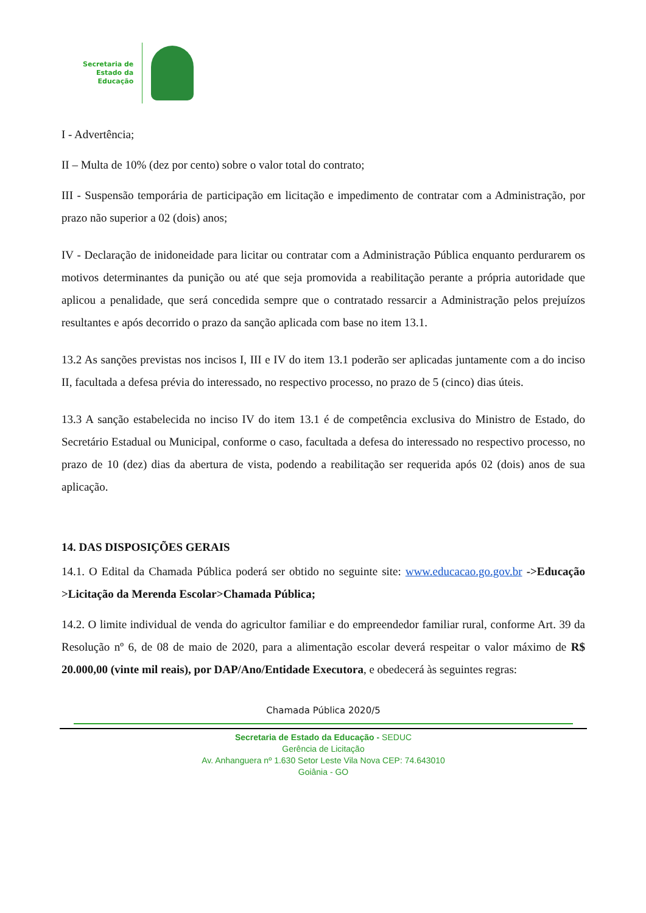Secretaria de
Estado da
Educação
I - Advertência;
II – Multa de 10% (dez por cento) sobre o valor total do contrato;
III - Suspensão temporária de participação em licitação e impedimento de contratar com a Administração, por prazo não superior a 02 (dois) anos;
IV - Declaração de inidoneidade para licitar ou contratar com a Administração Pública enquanto perdurarem os motivos determinantes da punição ou até que seja promovida a reabilitação perante a própria autoridade que aplicou a penalidade, que será concedida sempre que o contratado ressarcir a Administração pelos prejuízos resultantes e após decorrido o prazo da sanção aplicada com base no item 13.1.
13.2 As sanções previstas nos incisos I, III e IV do item 13.1 poderão ser aplicadas juntamente com a do inciso II, facultada a defesa prévia do interessado, no respectivo processo, no prazo de 5 (cinco) dias úteis.
13.3 A sanção estabelecida no inciso IV do item 13.1 é de competência exclusiva do Ministro de Estado, do Secretário Estadual ou Municipal, conforme o caso, facultada a defesa do interessado no respectivo processo, no prazo de 10 (dez) dias da abertura de vista, podendo a reabilitação ser requerida após 02 (dois) anos de sua aplicação.
14. DAS DISPOSIÇÕES GERAIS
14.1. O Edital da Chamada Pública poderá ser obtido no seguinte site: www.educacao.go.gov.br ->Educação >Licitação da Merenda Escolar>Chamada Pública;
14.2. O limite individual de venda do agricultor familiar e do empreendedor familiar rural, conforme Art. 39 da Resolução nº 6, de 08 de maio de 2020, para a alimentação escolar deverá respeitar o valor máximo de R$ 20.000,00 (vinte mil reais), por DAP/Ano/Entidade Executora, e obedecerá às seguintes regras:
Chamada Pública 2020/5
Secretaria de Estado da Educação - SEDUC
Gerência de Licitação
Av. Anhanguera nº 1.630 Setor Leste Vila Nova CEP: 74.643010
Goiânia - GO